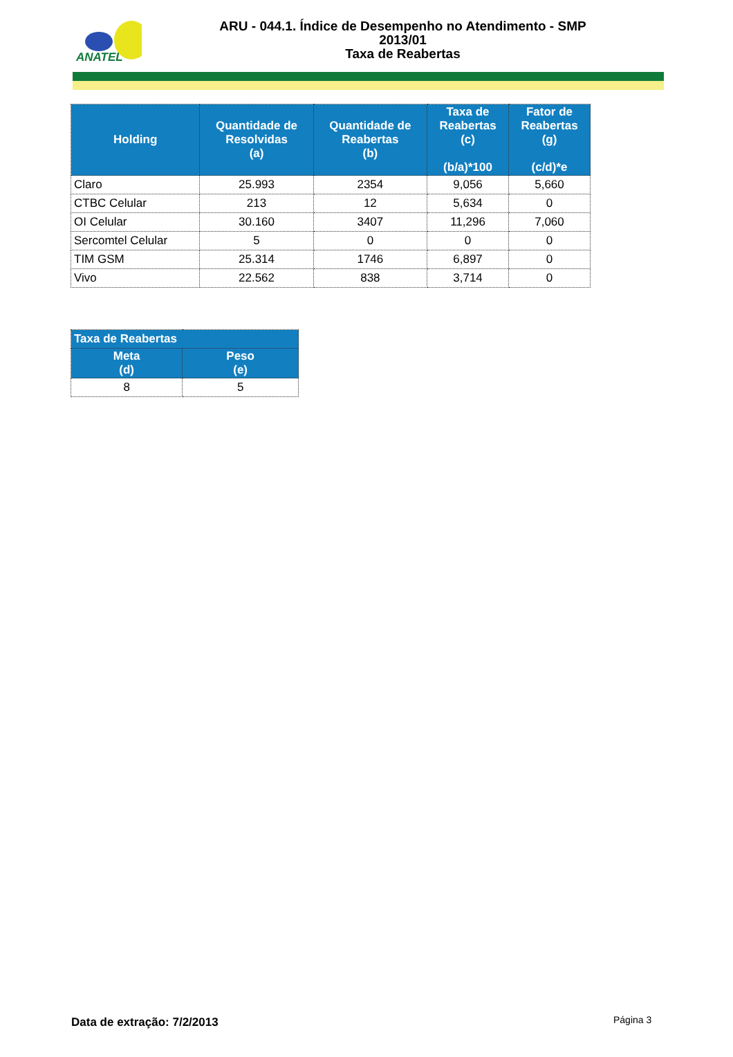ANATEL
ARU - 044.1. Índice de Desempenho no Atendimento - SMP
2013/01
Taxa de Reabertas
| Holding | Quantidade de Resolvidas (a) | Quantidade de Reabertas (b) | Taxa de Reabertas (c) (b/a)*100 | Fator de Reabertas (g) (c/d)*e |
| --- | --- | --- | --- | --- |
| Claro | 25.993 | 2354 | 9,056 | 5,660 |
| CTBC Celular | 213 | 12 | 5,634 | 0 |
| OI Celular | 30.160 | 3407 | 11,296 | 7,060 |
| Sercomtel Celular | 5 | 0 | 0 | 0 |
| TIM GSM | 25.314 | 1746 | 6,897 | 0 |
| Vivo | 22.562 | 838 | 3,714 | 0 |
| Taxa de Reabertas | |
| --- | --- |
| Meta (d) | Peso (e) |
| 8 | 5 |
Data de extração: 7/2/2013 Página 3